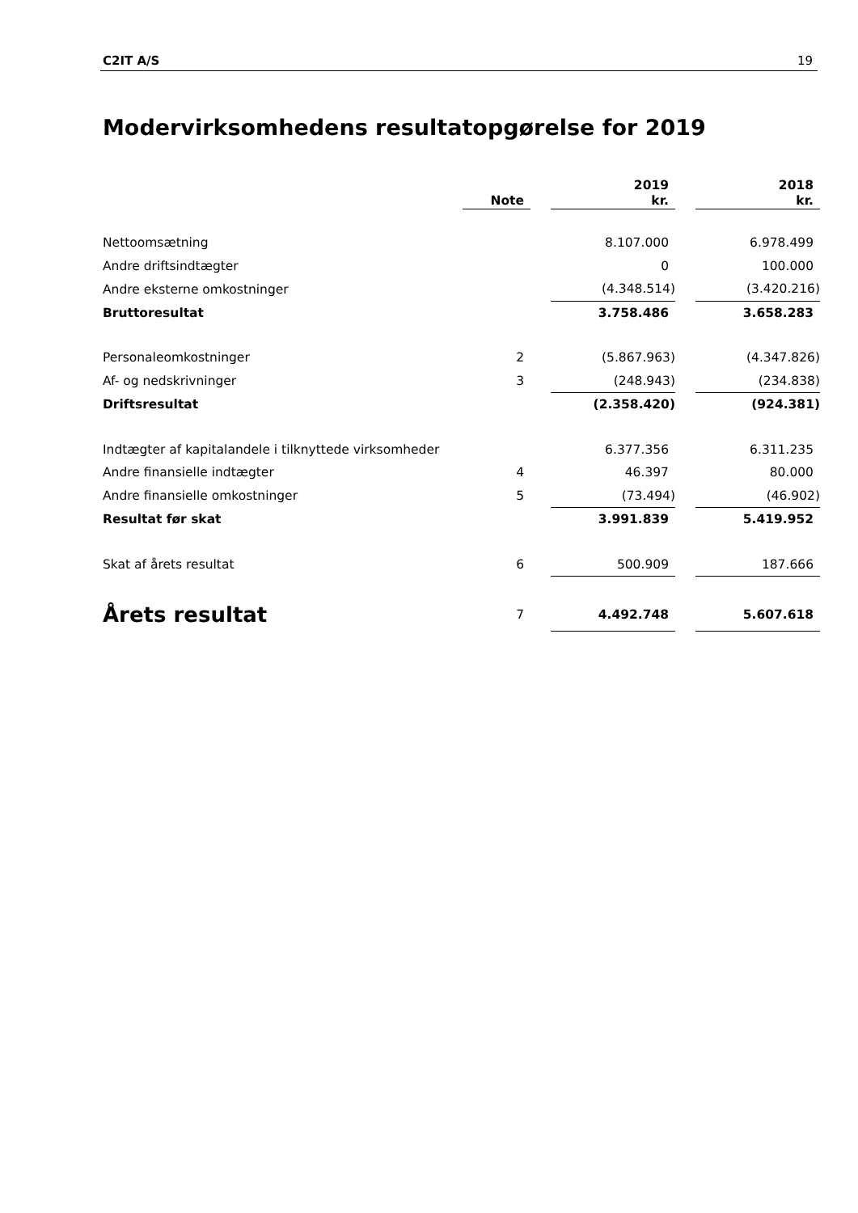C2IT A/S 19
Modervirksomhedens resultatopgørelse for 2019
| | Note | | 2019 kr. | | 2018 kr. |
| --- | --- | --- | --- | --- | --- |
| Nettoomsætning | | | 8.107.000 | | 6.978.499 |
| Andre driftsindtægter | | | 0 | | 100.000 |
| Andre eksterne omkostninger | | | (4.348.514) | | (3.420.216) |
| Bruttoresultat | | | 3.758.486 | | 3.658.283 |
| Personaleomkostninger | 2 | | (5.867.963) | | (4.347.826) |
| Af- og nedskrivninger | 3 | | (248.943) | | (234.838) |
| Driftsresultat | | | (2.358.420) | | (924.381) |
| Indtægter af kapitalandele i tilknyttede virksomheder | | | 6.377.356 | | 6.311.235 |
| Andre finansielle indtægter | 4 | | 46.397 | | 80.000 |
| Andre finansielle omkostninger | 5 | | (73.494) | | (46.902) |
| Resultat før skat | | | 3.991.839 | | 5.419.952 |
| Skat af årets resultat | 6 | | 500.909 | | 187.666 |
| Årets resultat | 7 | | 4.492.748 | | 5.607.618 |